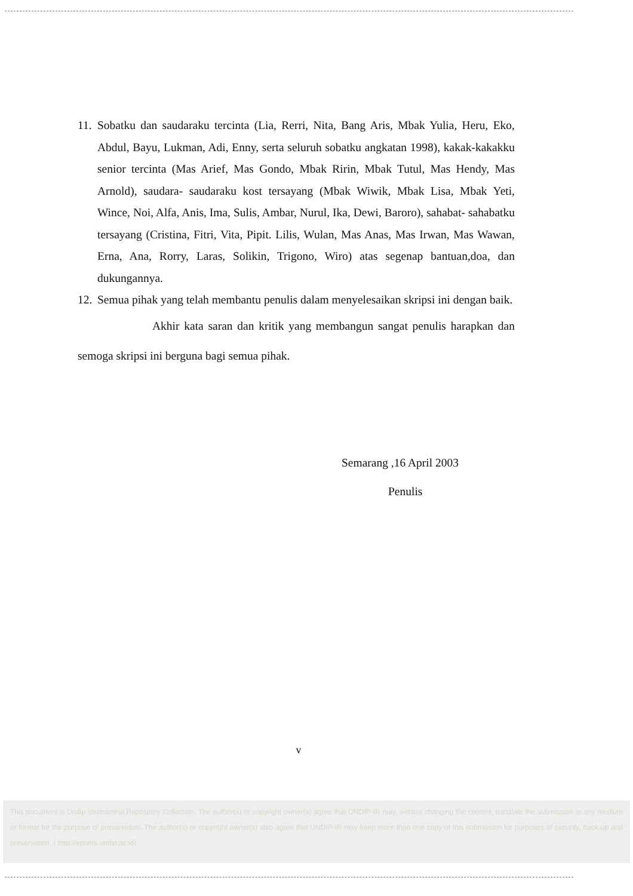11.
Sobatku dan saudaraku tercinta (Lia, Rerri, Nita, Bang Aris, Mbak Yulia, Heru, Eko, Abdul, Bayu, Lukman, Adi, Enny, serta seluruh sobatku angkatan 1998), kakak-kakakku senior tercinta (Mas Arief, Mas Gondo, Mbak Ririn, Mbak Tutul, Mas Hendy, Mas Arnold), saudara- saudaraku kost tersayang (Mbak Wiwik, Mbak Lisa, Mbak Yeti, Wince, Noi, Alfa, Anis, Ima, Sulis, Ambar, Nurul, Ika, Dewi, Baroro), sahabat- sahabatku tersayang (Cristina, Fitri, Vita, Pipit. Lilis, Wulan, Mas Anas, Mas Irwan, Mas Wawan, Erna, Ana, Rorry, Laras, Solikin, Trigono, Wiro) atas segenap bantuan,doa, dan dukungannya.
12.
Semua pihak yang telah membantu penulis dalam menyelesaikan skripsi ini dengan baik.
Akhir kata saran dan kritik yang membangun sangat penulis harapkan dan semoga skripsi ini berguna bagi semua pihak.
Semarang ,16 April 2003
Penulis
v
This document is Undip Institutional Repository Collection. The author(s) or copyright owner(s) agree that UNDIP-IR may, without changing the content, translate the submission to any medium or format for the purpose of preservation. The author(s) or copyright owner(s) also agree that UNDIP-IR may keep more than one copy of this submission for purposes of security, back-up and preservation. ( http://eprints.undip.ac.id)